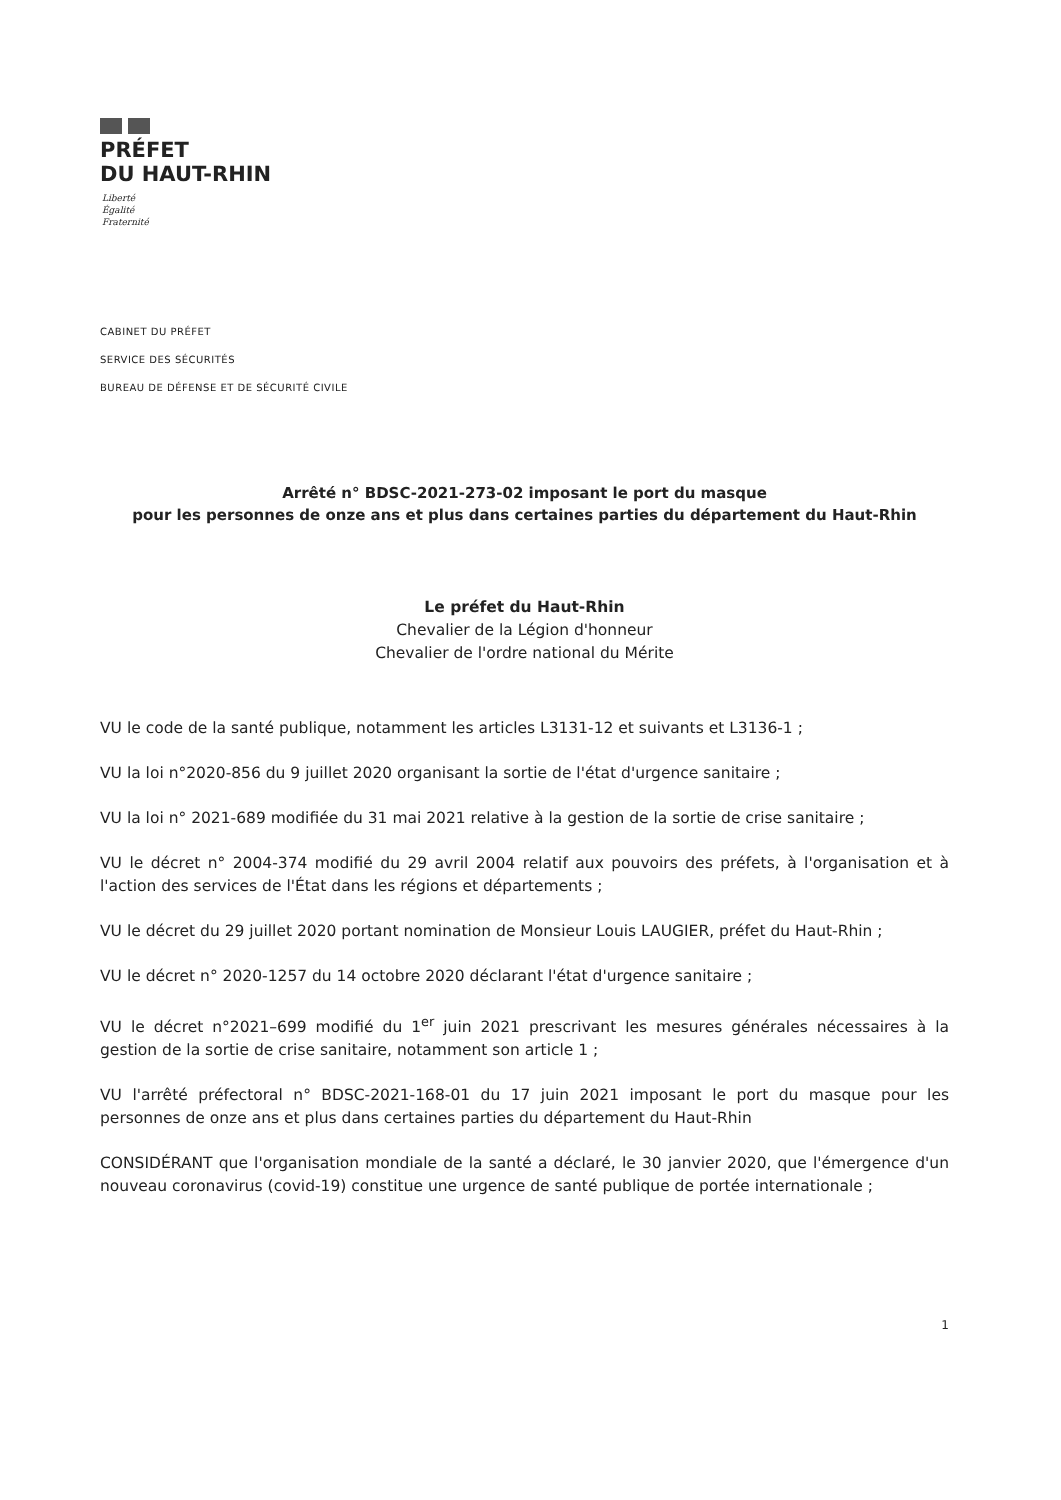PRÉFET
DU HAUT-RHIN
Liberté
Égalité
Fraternité
CABINET DU PRÉFET
SERVICE DES SÉCURITÉS
BUREAU DE DÉFENSE ET DE SÉCURITÉ CIVILE
Arrêté n° BDSC-2021-273-02 imposant le port du masque
pour les personnes de onze ans et plus dans certaines parties du département du Haut-Rhin
Le préfet du Haut-Rhin
Chevalier de la Légion d'honneur
Chevalier de l'ordre national du Mérite
VU le code de la santé publique, notamment les articles L3131-12 et suivants et L3136-1 ;
VU la loi n°2020-856 du 9 juillet 2020 organisant la sortie de l'état d'urgence sanitaire ;
VU la loi n° 2021-689 modifiée du 31 mai 2021 relative à la gestion de la sortie de crise sanitaire ;
VU le décret n° 2004-374 modifié du 29 avril 2004 relatif aux pouvoirs des préfets, à l'organisation et à l'action des services de l'État dans les régions et départements ;
VU le décret du 29 juillet 2020 portant nomination de Monsieur Louis LAUGIER, préfet du Haut-Rhin ;
VU le décret n° 2020-1257 du 14 octobre 2020 déclarant l'état d'urgence sanitaire ;
VU le décret n°2021–699 modifié du 1<sup>er</sup> juin 2021 prescrivant les mesures générales nécessaires à la gestion de la sortie de crise sanitaire, notamment son article 1 ;
VU l'arrêté préfectoral n° BDSC-2021-168-01 du 17 juin 2021 imposant le port du masque pour les personnes de onze ans et plus dans certaines parties du département du Haut-Rhin
CONSIDÉRANT que l'organisation mondiale de la santé a déclaré, le 30 janvier 2020, que l'émergence d'un nouveau coronavirus (covid-19) constitue une urgence de santé publique de portée internationale ;
1